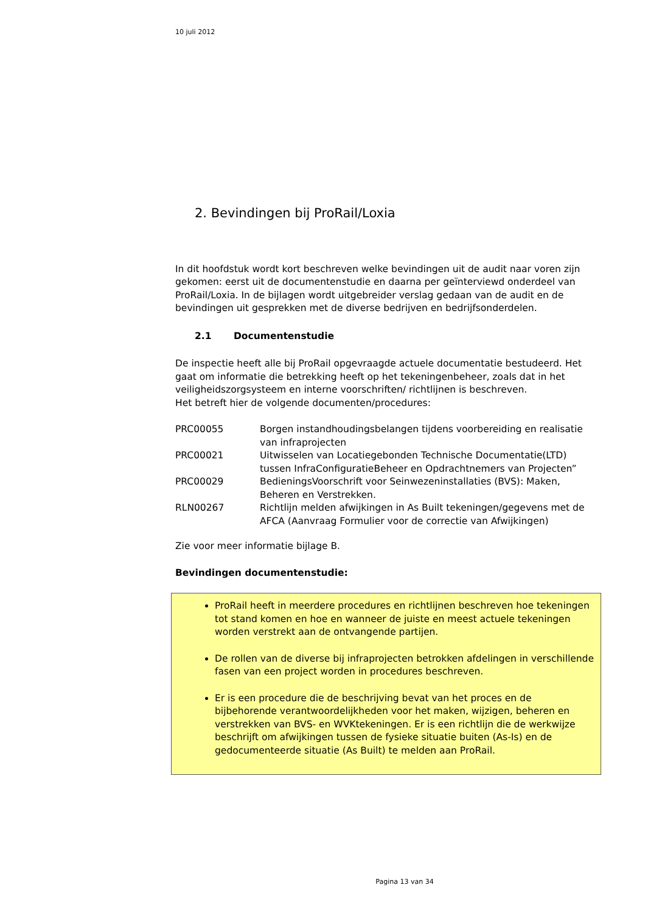10 juli 2012
2. Bevindingen bij ProRail/Loxia
In dit hoofdstuk wordt kort beschreven welke bevindingen uit de audit naar voren zijn gekomen: eerst uit de documentenstudie en daarna per geïnterviewd onderdeel van ProRail/Loxia. In de bijlagen wordt uitgebreider verslag gedaan van de audit en de bevindingen uit gesprekken met de diverse bedrijven en bedrijfsonderdelen.
2.1 Documentenstudie
De inspectie heeft alle bij ProRail opgevraagde actuele documentatie bestudeerd. Het gaat om informatie die betrekking heeft op het tekeningenbeheer, zoals dat in het veiligheidszorgsysteem en interne voorschriften/ richtlijnen is beschreven.
Het betreft hier de volgende documenten/procedures:
| PRC00055 | Borgen instandhoudingsbelangen tijdens voorbereiding en realisatie van infraprojecten |
| PRC00021 | Uitwisselen van Locatiegebonden Technische Documentatie(LTD) tussen InfraConfiguratieBeheer en Opdrachtnemers van Projecten” |
| PRC00029 | BedieningsVoorschrift voor Seinwezeninstallaties (BVS): Maken, Beheren en Verstrekken. |
| RLN00267 | Richtlijn melden afwijkingen in As Built tekeningen/gegevens met de AFCA (Aanvraag Formulier voor de correctie van Afwijkingen) |
Zie voor meer informatie bijlage B.
Bevindingen documentenstudie:
ProRail heeft in meerdere procedures en richtlijnen beschreven hoe tekeningen tot stand komen en hoe en wanneer de juiste en meest actuele tekeningen worden verstrekt aan de ontvangende partijen.
De rollen van de diverse bij infraprojecten betrokken afdelingen in verschillende fasen van een project worden in procedures beschreven.
Er is een procedure die de beschrijving bevat van het proces en de bijbehorende verantwoordelijkheden voor het maken, wijzigen, beheren en verstrekken van BVS- en WVKtekeningen. Er is een richtlijn die de werkwijze beschrijft om afwijkingen tussen de fysieke situatie buiten (As-Is) en de gedocumenteerde situatie (As Built) te melden aan ProRail.
Pagina 13 van 34